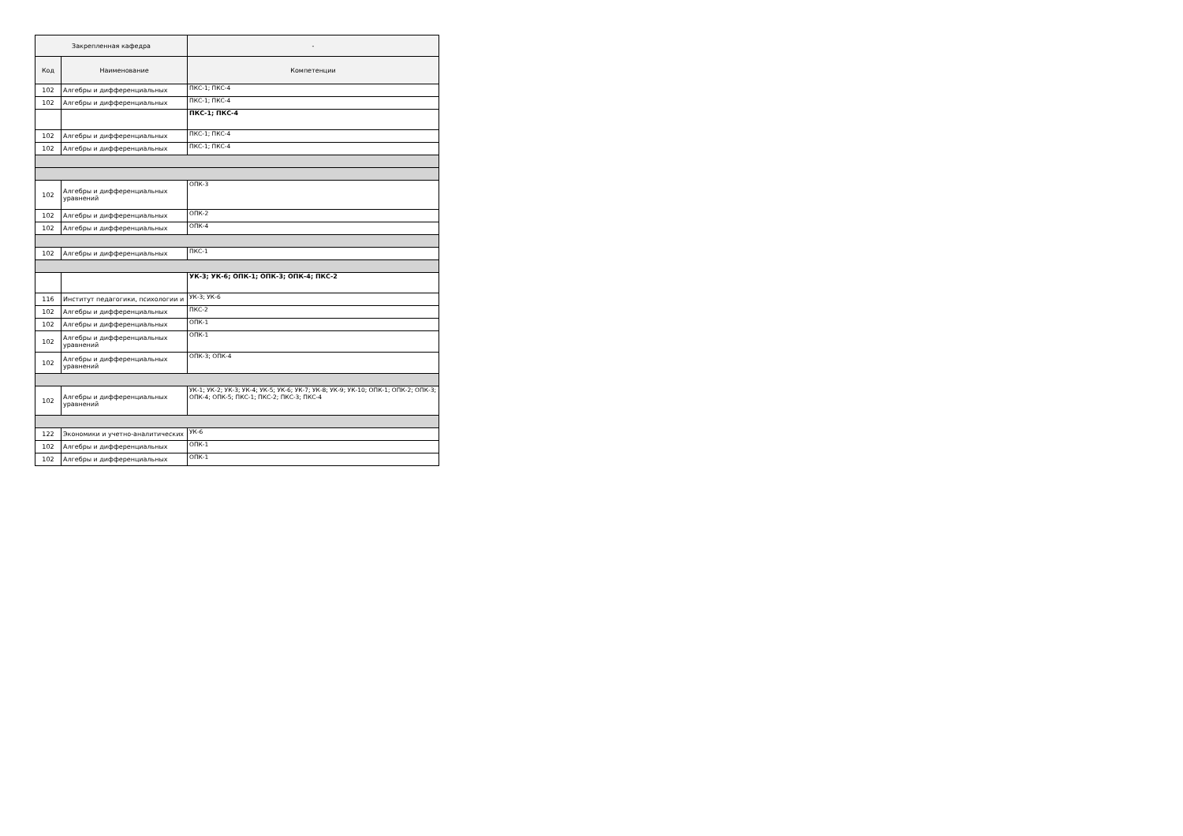| Закрепленная кафедра | | - |
| --- | --- | --- |
| Код | Наименование | Компетенции |
| 102 | Алгебры и дифференциальных | ПКС-1; ПКС-4 |
| 102 | Алгебры и дифференциальных | ПКС-1; ПКС-4 |
| | | ПКС-1; ПКС-4 |
| 102 | Алгебры и дифференциальных | ПКС-1; ПКС-4 |
| 102 | Алгебры и дифференциальных | ПКС-1; ПКС-4 |
| 102 | Алгебры и дифференциальных уравнений | ОПК-3 |
| 102 | Алгебры и дифференциальных | ОПК-2 |
| 102 | Алгебры и дифференциальных | ОПК-4 |
| 102 | Алгебры и дифференциальных | ПКС-1 |
| | | УК-3; УК-6; ОПК-1; ОПК-3; ОПК-4; ПКС-2 |
| 116 | Институт педагогики, психологии и | УК-3; УК-6 |
| 102 | Алгебры и дифференциальных | ПКС-2 |
| 102 | Алгебры и дифференциальных | ОПК-1 |
| 102 | Алгебры и дифференциальных уравнений | ОПК-1 |
| 102 | Алгебры и дифференциальных уравнений | ОПК-3; ОПК-4 |
| 102 | Алгебры и дифференциальных уравнений | УК-1; УК-2; УК-3; УК-4; УК-5; УК-6; УК-7; УК-8; УК-9; УК-10; ОПК-1; ОПК-2; ОПК-3; ОПК-4; ОПК-5; ПКС-1; ПКС-2; ПКС-3; ПКС-4 |
| 122 | Экономики и учетно-аналитических | УК-6 |
| 102 | Алгебры и дифференциальных | ОПК-1 |
| 102 | Алгебры и дифференциальных | ОПК-1 |